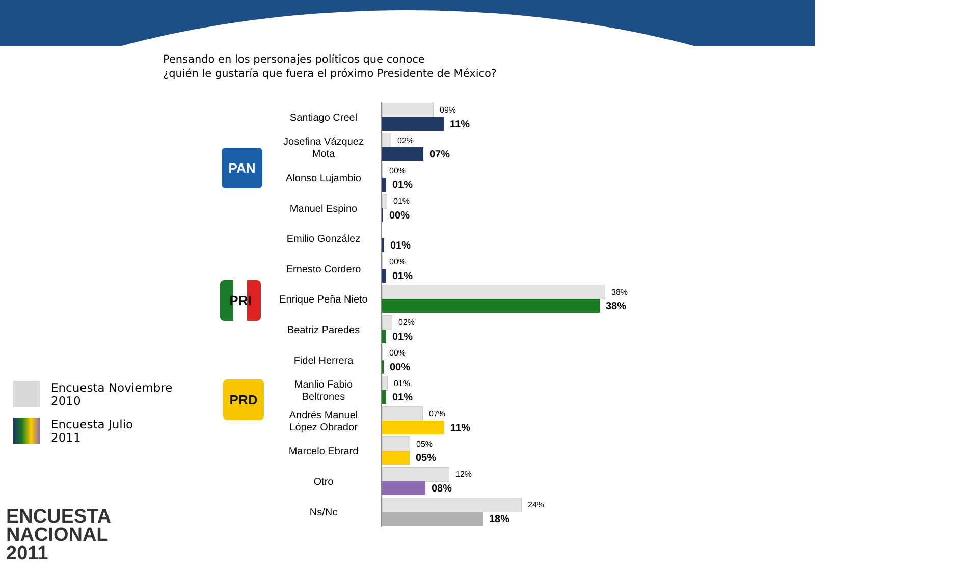Pensando en los personajes políticos que conoce
¿quién le gustaría que fuera el próximo Presidente de México?
PAN
PRI
PRD
Santiago Creel
09%
11%
Josefina Vázquez Mota
02%
07%
Alonso Lujambio
00%
01%
Manuel Espino
01%
00%
Emilio González
01%
Ernesto Cordero
00%
01%
Enrique Peña Nieto
38%
38%
Beatriz Paredes
02%
01%
Fidel Herrera
00%
00%
Manlio Fabio Beltrones
01%
01%
Andrés Manuel López Obrador
07%
11%
Marcelo Ebrard
05%
05%
Otro
12%
08%
Ns/Nc
24%
18%
Encuesta Noviembre
2010
Encuesta Julio
2011
ENCUESTA
NACIONAL
2011